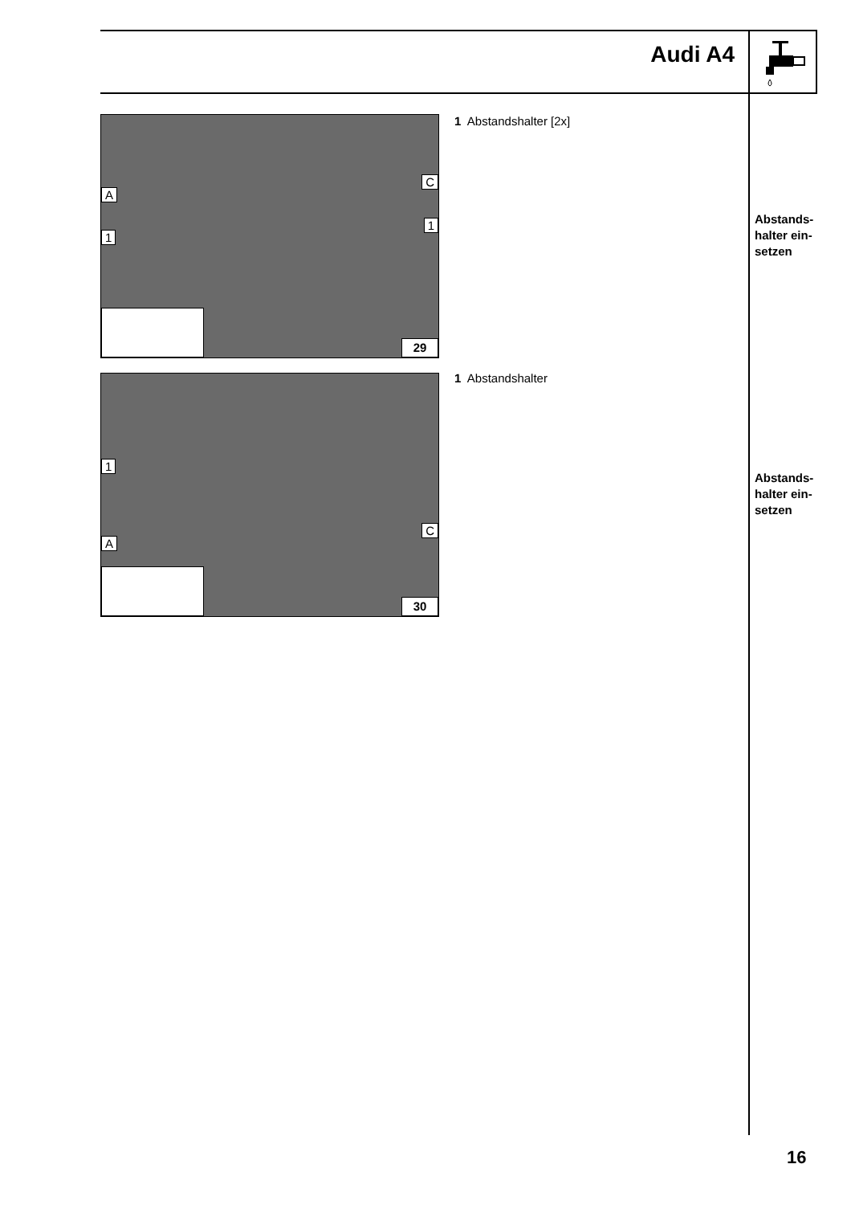Audi A4
A
1
C
1
29
1 Abstandshalter [2x]
Abstands-
halter ein-
setzen
1
A
C
30
1 Abstandshalter
Abstands-
halter ein-
setzen
16